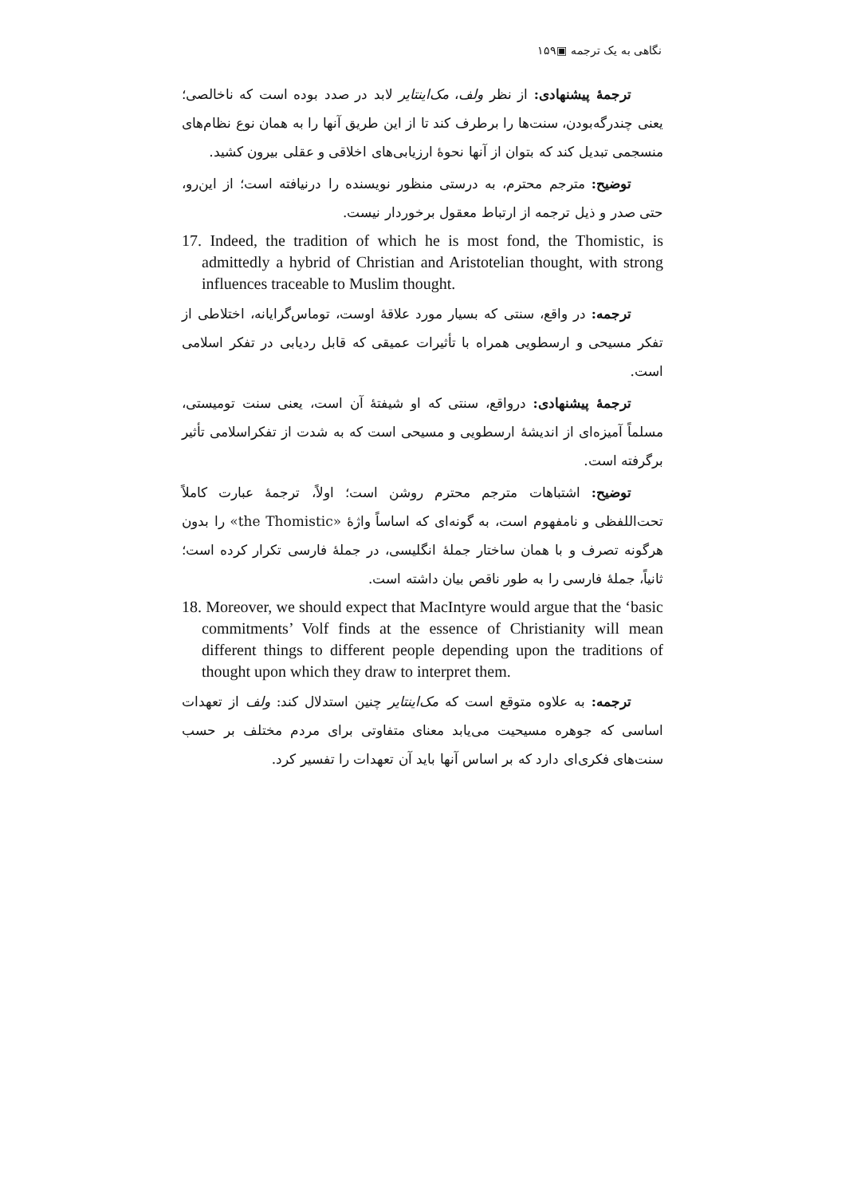نگاهی به یک ترجمه ▣۱۵۹
ترجمهٔ پیشنهادی: از نظر ولف، مک‌اینتایر لابد در صدد بوده است که ناخالصی؛ یعنی چندرگه‌بودن، سنت‌ها را برطرف کند تا از این طریق آنها را به همان نوع نظام‌های منسجمی تبدیل کند که بتوان از آنها نحوهٔ ارزیابی‌های اخلاقی و عقلی بیرون کشید.
توضیح: مترجم محترم، به درستی منظور نویسنده را درنیافته است؛ از این‌رو، حتی صدر و ذیل ترجمه از ارتباط معقول برخوردار نیست.
17. Indeed, the tradition of which he is most fond, the Thomistic, is admittedly a hybrid of Christian and Aristotelian thought, with strong influences traceable to Muslim thought.
ترجمه: در واقع، سنتی که بسیار مورد علاقهٔ اوست، توماس‌گرایانه، اختلاطی از تفکر مسیحی و ارسطویی همراه با تأثیرات عمیقی که قابل ردیابی در تفکر اسلامی است.
ترجمهٔ پیشنهادی: درواقع، سنتی که او شیفتهٔ آن است، یعنی سنت تومیستی، مسلماً آمیزه‌ای از اندیشهٔ ارسطویی و مسیحی است که به شدت از تفکراسلامی تأثیر برگرفته است.
توضیح: اشتباهات مترجم محترم روشن است؛ اولاً، ترجمهٔ عبارت کاملاً تحت‌اللفظی و نامفهوم است، به گونه‌ای که اساساً واژهٔ «the Thomistic» را بدون هرگونه تصرف و با همان ساختار جملهٔ انگلیسی، در جملهٔ فارسی تکرار کرده است؛ ثانیاً، جملهٔ فارسی را به طور ناقص بیان داشته است.
18. Moreover, we should expect that MacIntyre would argue that the ‘basic commitments’ Volf finds at the essence of Christianity will mean different things to different people depending upon the traditions of thought upon which they draw to interpret them.
ترجمه: به علاوه متوقع است که مک‌اینتایر چنین استدلال کند: ولف از تعهدات اساسی که جوهره مسیحیت می‌یابد معنای متفاوتی برای مردم مختلف بر حسب سنت‌های فکری‌ای دارد که بر اساس آنها باید آن تعهدات را تفسیر کرد.